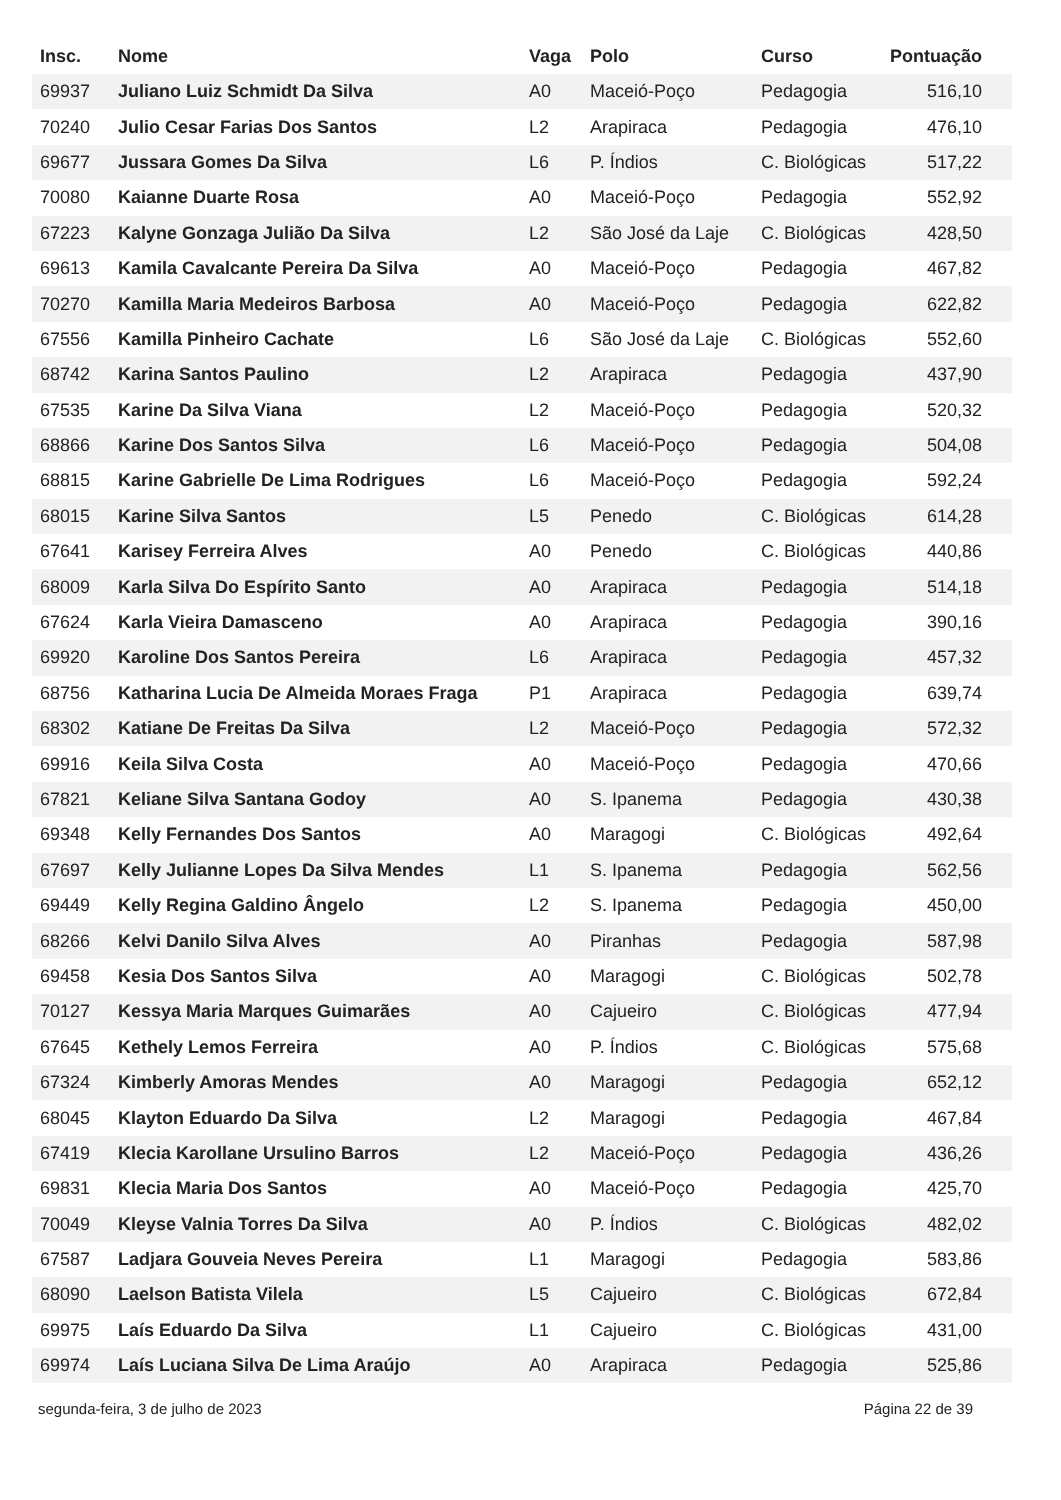| Insc. | Nome | Vaga | Polo | Curso | Pontuação |
| --- | --- | --- | --- | --- | --- |
| 69937 | Juliano Luiz Schmidt Da Silva | A0 | Maceió-Poço | Pedagogia | 516,10 |
| 70240 | Julio Cesar Farias Dos Santos | L2 | Arapiraca | Pedagogia | 476,10 |
| 69677 | Jussara Gomes Da Silva | L6 | P. Índios | C. Biológicas | 517,22 |
| 70080 | Kaianne Duarte Rosa | A0 | Maceió-Poço | Pedagogia | 552,92 |
| 67223 | Kalyne Gonzaga Julião Da Silva | L2 | São José da Laje | C. Biológicas | 428,50 |
| 69613 | Kamila Cavalcante Pereira Da Silva | A0 | Maceió-Poço | Pedagogia | 467,82 |
| 70270 | Kamilla Maria Medeiros Barbosa | A0 | Maceió-Poço | Pedagogia | 622,82 |
| 67556 | Kamilla Pinheiro Cachate | L6 | São José da Laje | C. Biológicas | 552,60 |
| 68742 | Karina Santos Paulino | L2 | Arapiraca | Pedagogia | 437,90 |
| 67535 | Karine Da Silva Viana | L2 | Maceió-Poço | Pedagogia | 520,32 |
| 68866 | Karine Dos Santos Silva | L6 | Maceió-Poço | Pedagogia | 504,08 |
| 68815 | Karine Gabrielle De Lima Rodrigues | L6 | Maceió-Poço | Pedagogia | 592,24 |
| 68015 | Karine Silva Santos | L5 | Penedo | C. Biológicas | 614,28 |
| 67641 | Karisey Ferreira Alves | A0 | Penedo | C. Biológicas | 440,86 |
| 68009 | Karla Silva Do Espírito Santo | A0 | Arapiraca | Pedagogia | 514,18 |
| 67624 | Karla Vieira Damasceno | A0 | Arapiraca | Pedagogia | 390,16 |
| 69920 | Karoline Dos Santos Pereira | L6 | Arapiraca | Pedagogia | 457,32 |
| 68756 | Katharina Lucia De Almeida Moraes Fraga | P1 | Arapiraca | Pedagogia | 639,74 |
| 68302 | Katiane De Freitas Da Silva | L2 | Maceió-Poço | Pedagogia | 572,32 |
| 69916 | Keila Silva Costa | A0 | Maceió-Poço | Pedagogia | 470,66 |
| 67821 | Keliane Silva Santana Godoy | A0 | S. Ipanema | Pedagogia | 430,38 |
| 69348 | Kelly Fernandes Dos Santos | A0 | Maragogi | C. Biológicas | 492,64 |
| 67697 | Kelly Julianne Lopes Da Silva Mendes | L1 | S. Ipanema | Pedagogia | 562,56 |
| 69449 | Kelly Regina Galdino Ângelo | L2 | S. Ipanema | Pedagogia | 450,00 |
| 68266 | Kelvi Danilo Silva Alves | A0 | Piranhas | Pedagogia | 587,98 |
| 69458 | Kesia Dos Santos Silva | A0 | Maragogi | C. Biológicas | 502,78 |
| 70127 | Kessya Maria Marques Guimarães | A0 | Cajueiro | C. Biológicas | 477,94 |
| 67645 | Kethely Lemos Ferreira | A0 | P. Índios | C. Biológicas | 575,68 |
| 67324 | Kimberly Amoras Mendes | A0 | Maragogi | Pedagogia | 652,12 |
| 68045 | Klayton Eduardo Da Silva | L2 | Maragogi | Pedagogia | 467,84 |
| 67419 | Klecia Karollane Ursulino Barros | L2 | Maceió-Poço | Pedagogia | 436,26 |
| 69831 | Klecia Maria Dos Santos | A0 | Maceió-Poço | Pedagogia | 425,70 |
| 70049 | Kleyse Valnia Torres Da Silva | A0 | P. Índios | C. Biológicas | 482,02 |
| 67587 | Ladjara Gouveia Neves Pereira | L1 | Maragogi | Pedagogia | 583,86 |
| 68090 | Laelson Batista Vilela | L5 | Cajueiro | C. Biológicas | 672,84 |
| 69975 | Laís Eduardo Da Silva | L1 | Cajueiro | C. Biológicas | 431,00 |
| 69974 | Laís Luciana Silva De Lima Araújo | A0 | Arapiraca | Pedagogia | 525,86 |
segunda-feira, 3 de julho de 2023 Página 22 de 39